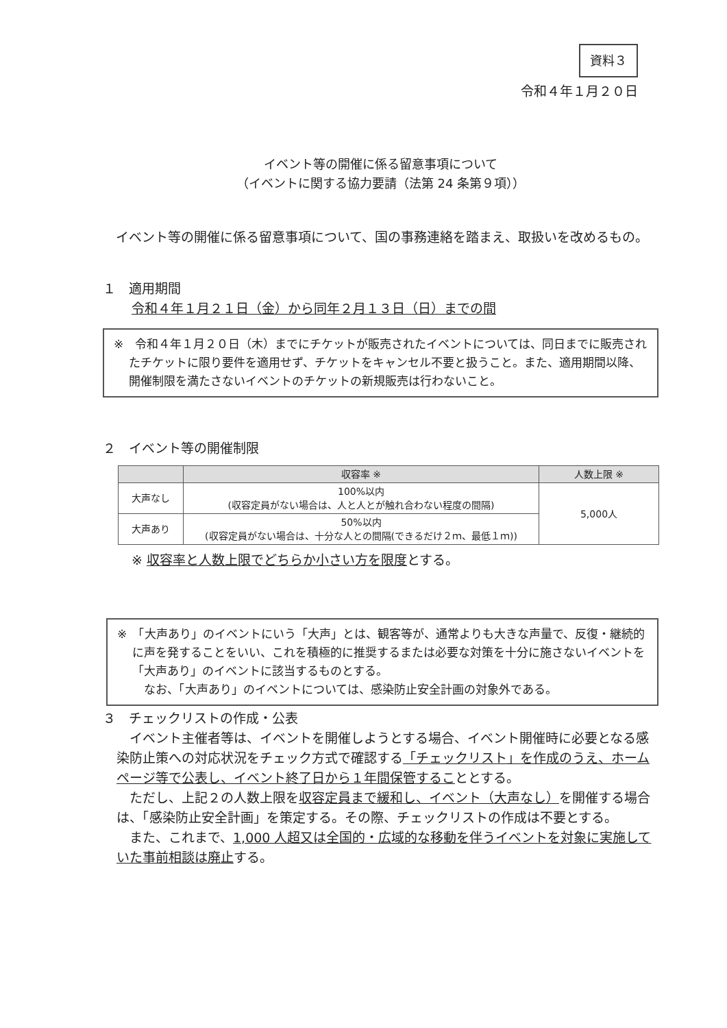資料３
令和４年１月２０日
イベント等の開催に係る留意事項について
（イベントに関する協力要請（法第 24 条第９項））
イベント等の開催に係る留意事項について、国の事務連絡を踏まえ、取扱いを改めるもの。
１　適用期間
令和４年１月２１日（金）から同年２月１３日（日）までの間
※　令和４年１月２０日（木）までにチケットが販売されたイベントについては、同日までに販売されたチケットに限り要件を適用せず、チケットをキャンセル不要と扱うこと。また、適用期間以降、開催制限を満たさないイベントのチケットの新規販売は行わないこと。
２　イベント等の開催制限
| | 収容率 ※ | 人数上限 ※ |
| --- | --- | --- |
| 大声なし | 100%以内 (収容定員がない場合は、人と人とが触れ合わない程度の間隔) | 5,000人 |
| 大声あり | 50%以内 (収容定員がない場合は、十分な人との間隔(できるだけ２ｍ、最低１ｍ)) | |
※ 収容率と人数上限でどちらか小さい方を限度とする。
※　「大声あり」のイベントにいう「大声」とは、観客等が、通常よりも大きな声量で、反復・継続的に声を発することをいい、これを積極的に推奨するまたは必要な対策を十分に施さないイベントを「大声あり」のイベントに該当するものとする。
　なお、「大声あり」のイベントについては、感染防止安全計画の対象外である。
３　チェックリストの作成・公表
イベント主催者等は、イベントを開催しようとする場合、イベント開催時に必要となる感染防止策への対応状況をチェック方式で確認する「チェックリスト」を作成のうえ、ホームページ等で公表し、イベント終了日から１年間保管することとする。
ただし、上記２の人数上限を収容定員まで緩和し、イベント（大声なし）を開催する場合は、「感染防止安全計画」を策定する。その際、チェックリストの作成は不要とする。
また、これまで、1,000 人超又は全国的・広域的な移動を伴うイベントを対象に実施していた事前相談は廃止する。